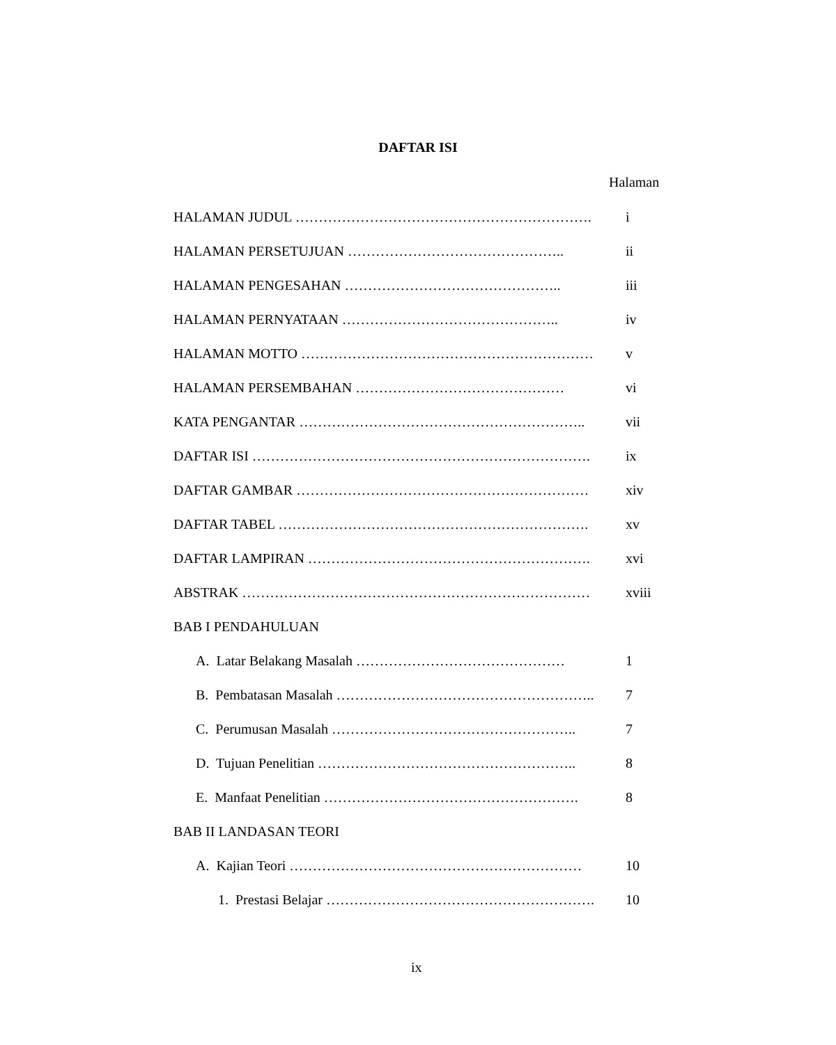DAFTAR ISI
Halaman
HALAMAN JUDUL ………………………………………………………. i
HALAMAN PERSETUJUAN ……………………………………….. ii
HALAMAN PENGESAHAN ……………………………………….. iii
HALAMAN PERNYATAAN ……………………………………….. iv
HALAMAN MOTTO ……………………………………………………… v
HALAMAN PERSEMBAHAN ……………………………………… vi
KATA PENGANTAR …………………………………………………….. vii
DAFTAR ISI ………………………………………………………………. ix
DAFTAR GAMBAR ……………………………………………………… xiv
DAFTAR TABEL …………………………………………………………. xv
DAFTAR LAMPIRAN ……………………………………………………. xvi
ABSTRAK ………………………………………………………………… xviii
BAB I PENDAHULUAN
A. Latar Belakang Masalah ……………………………………… 1
B. Pembatasan Masalah ……………………………………………….. 7
C. Perumusan Masalah …………………………………………….. 7
D. Tujuan Penelitian ……………………………………………….. 8
E. Manfaat Penelitian ………………………………………………. 8
BAB II LANDASAN TEORI
A. Kajian Teori ……………………………………………………… 10
1. Prestasi Belajar …………………………………………………. 10
ix